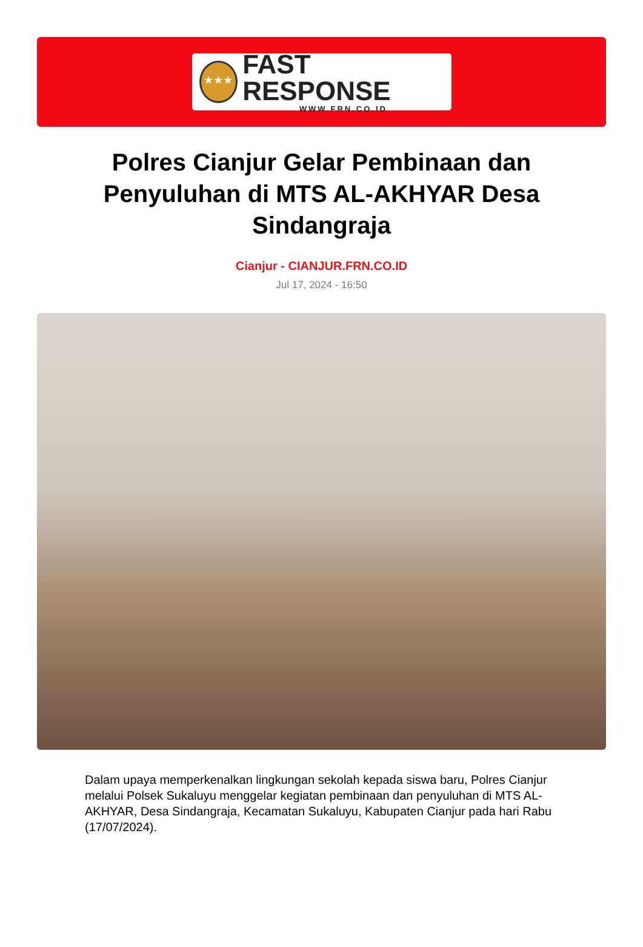★★★
FAST RESPONSE
WWW.FRN.CO.ID
Polres Cianjur Gelar Pembinaan dan Penyuluhan di MTS AL-AKHYAR Desa Sindangraja
Cianjur - CIANJUR.FRN.CO.ID
Jul 17, 2024 - 16:50
Dalam upaya memperkenalkan lingkungan sekolah kepada siswa baru, Polres Cianjur melalui Polsek Sukaluyu menggelar kegiatan pembinaan dan penyuluhan di MTS AL-AKHYAR, Desa Sindangraja, Kecamatan Sukaluyu, Kabupaten Cianjur pada hari Rabu (17/07/2024).